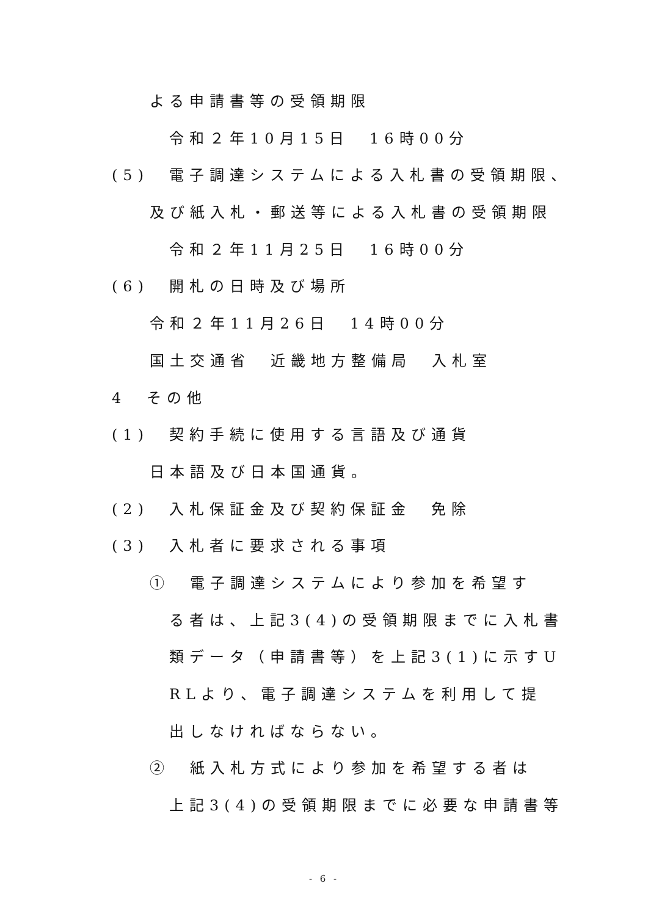よる申請書等の受領期限
令和２年10月15日　16時00分
(5)　電子調達システムによる入札書の受領期限、
及び紙入札・郵送等による入札書の受領期限
令和２年11月25日　16時00分
(6)　開札の日時及び場所
令和２年11月26日　14時00分
国土交通省　近畿地方整備局　入札室
4　その他
(1)　契約手続に使用する言語及び通貨
日本語及び日本国通貨。
(2)　入札保証金及び契約保証金　免除
(3)　入札者に要求される事項
①　電子調達システムにより参加を希望す
る者は、上記3(4)の受領期限までに入札書
類データ（申請書等）を上記3(1)に示すU
RLより、電子調達システムを利用して提
出しなければならない。
②　紙入札方式により参加を希望する者は
上記3(4)の受領期限までに必要な申請書等
- 6 -